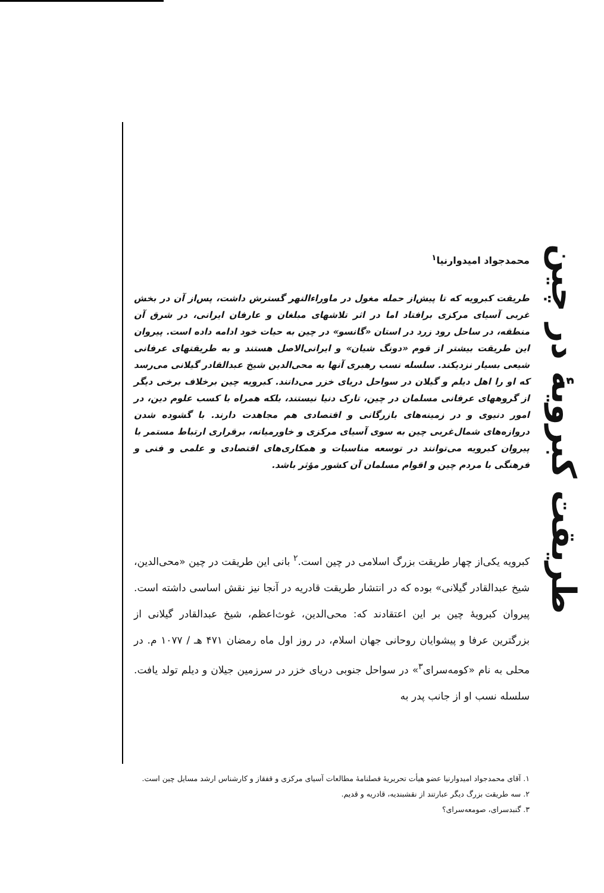طریقت کبرویهٔ در چین
محمدجواد امیدوارنیا<sup>۱</sup>
طریقت کبرویه که تا پیش‌از حمله مغول در ماوراءالنهر گسترش داشت، پس‌از آن در بخش غربی آسیای مرکزی برافتاد اما در اثر تلاشهای مبلغان و عارفان ایرانی، در شرق آن منطقه، در ساحل رود زرد در استان «گانسو» در چین به حیات خود ادامه داده است. پیروان این طریقت بیشتر از قوم «دونگ شیان» و ایرانی‌الاصل هستند و به طریقتهای عرفانی شیعی بسیار نزدیکند. سلسله نسب رهبری آنها به محی‌الدین شیخ عبدالقادر گیلانی می‌رسد که او را اهل دیلم و گیلان در سواحل دریای خزر می‌دانند. کبرویه چین برخلاف برخی دیگر از گروههای عرفانی مسلمان در چین، تارک دنیا نیستند، بلکه همراه با کسب علوم دین، در امور دنیوی و در زمینه‌های بازرگانی و اقتصادی هم مجاهدت دارند. با گشوده شدن دروازه‌های شمال‌غربی چین به سوی آسیای مرکزی و خاورمیانه، برقراری ارتباط مستمر با پیروان کبرویه می‌توانند در توسعه مناسبات و همکاری‌های اقتصادی و علمی و فنی و فرهنگی با مردم چین و اقوام مسلمان آن کشور مؤثر باشد.
کبرویه یکی‌از چهار طریقت بزرگ اسلامی در چین است.<sup>۲</sup> بانی این طریقت در چین «محی‌الدین، شیخ عبدالقادر گیلانی» بوده که در انتشار طریقت قادریه در آنجا نیز نقش اساسی داشته است. پیروان کبرویهٔ چین بر این اعتقادند که: محی‌الدین، غوث‌اعظم، شیخ عبدالقادر گیلانی از بزرگترین عرفا و پیشوایان روحانی جهان اسلام، در روز اول ماه رمضان ۴۷۱ هـ / ۱۰۷۷ م. در محلی به نام «کومه‌سرای<sup>۳</sup>» در سواحل جنوبی دریای خزر در سرزمین جیلان و دیلم تولد یافت. سلسله نسب او از جانب پدر به
۱. آقای محمدجواد امیدوارنیا عضو هیأت تحریریهٔ فصلنامهٔ مطالعات آسیای مرکزی و قفقاز و کارشناس ارشد مسایل چین است.
۲. سه طریقت بزرگ دیگر عبارتند از نقشبندیه، قادریه و قدیم.
۳. گنبدسرای، صومعه‌سرای؟